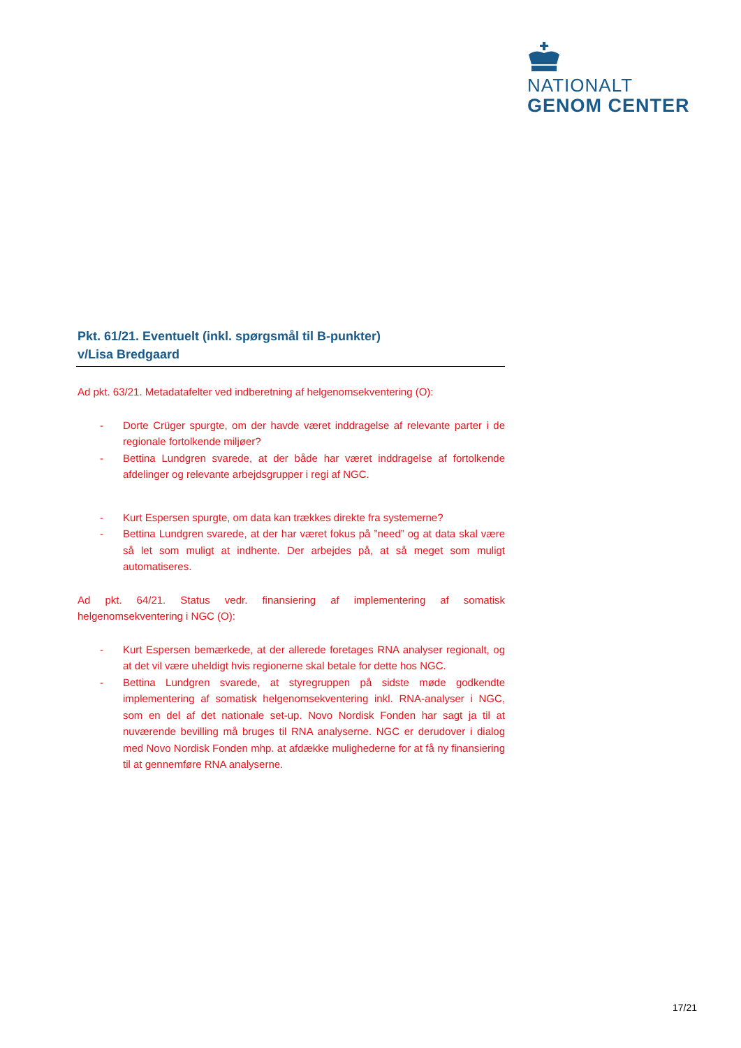NATIONALT
GENOM CENTER
Pkt. 61/21. Eventuelt (inkl. spørgsmål til B-punkter)
v/Lisa Bredgaard
Ad pkt. 63/21. Metadatafelter ved indberetning af helgenomsekventering (O):
- Dorte Crüger spurgte, om der havde været inddragelse af relevante parter i de regionale fortolkende miljøer?
- Bettina Lundgren svarede, at der både har været inddragelse af fortolkende afdelinger og relevante arbejdsgrupper i regi af NGC.
- Kurt Espersen spurgte, om data kan trækkes direkte fra systemerne?
- Bettina Lundgren svarede, at der har været fokus på ”need” og at data skal være så let som muligt at indhente. Der arbejdes på, at så meget som muligt automatiseres.
Ad pkt. 64/21. Status vedr. finansiering af implementering af somatisk helgenomsekventering i NGC (O):
- Kurt Espersen bemærkede, at der allerede foretages RNA analyser regionalt, og at det vil være uheldigt hvis regionerne skal betale for dette hos NGC.
- Bettina Lundgren svarede, at styregruppen på sidste møde godkendte implementering af somatisk helgenomsekventering inkl. RNA-analyser i NGC, som en del af det nationale set-up. Novo Nordisk Fonden har sagt ja til at nuværende bevilling må bruges til RNA analyserne. NGC er derudover i dialog med Novo Nordisk Fonden mhp. at afdække mulighederne for at få ny finansiering til at gennemføre RNA analyserne.
17/21